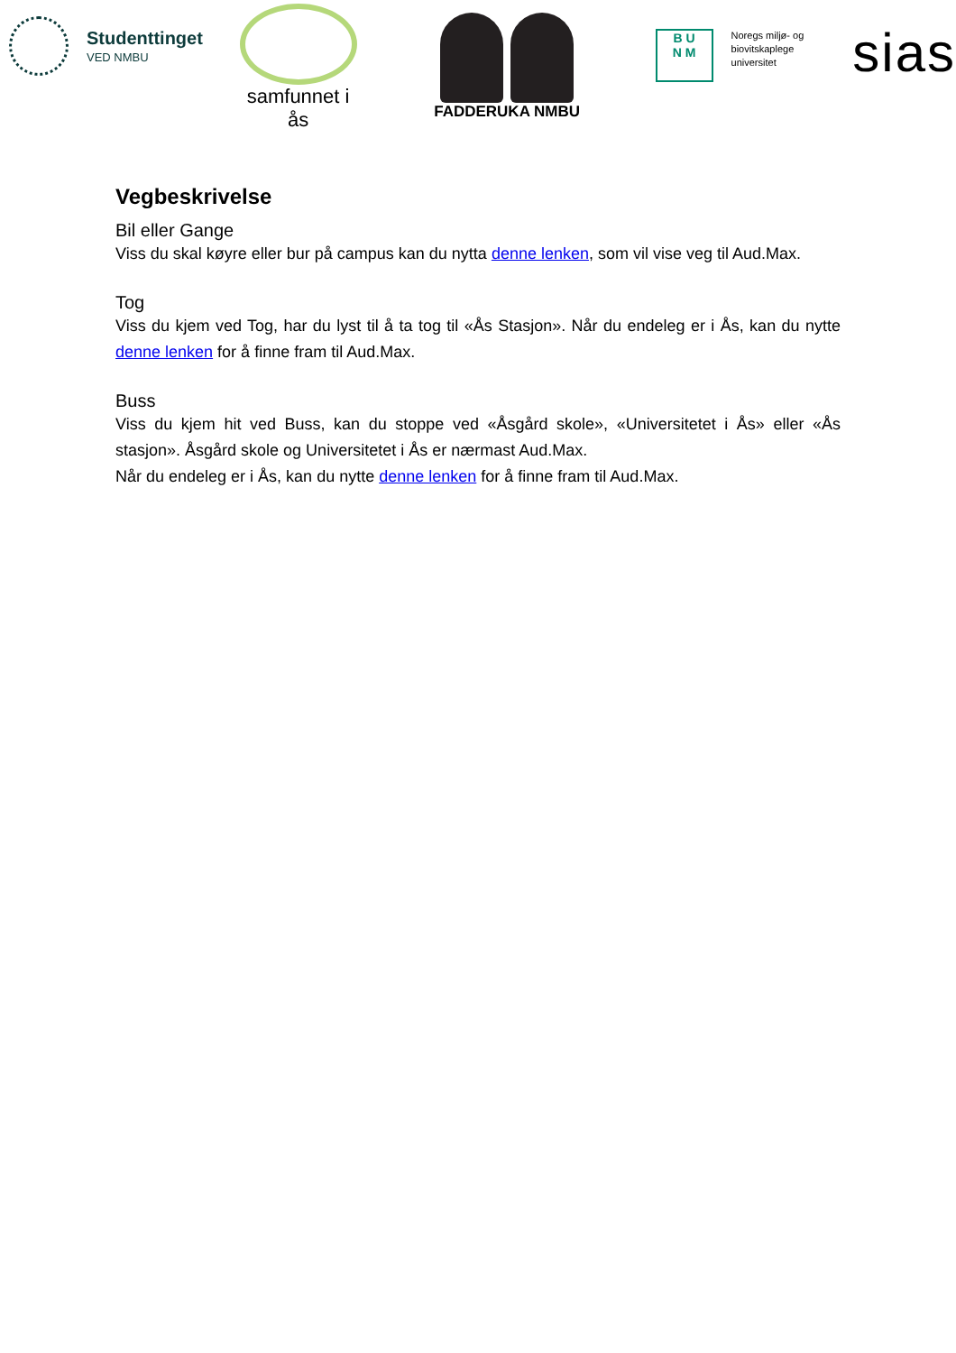Studenttinget
VED NMBU
samfunnet i ås
FADDERUKA NMBU
B U
N M
Noregs miljø- og
biovitskaplege
universitet
sias
Vegbeskrivelse
Bil eller Gange
Viss du skal køyre eller bur på campus kan du nytta denne lenken, som vil vise veg til Aud.Max.
Tog
Viss du kjem ved Tog, har du lyst til å ta tog til «Ås Stasjon». Når du endeleg er i Ås, kan du nytte denne lenken for å finne fram til Aud.Max.
Buss
Viss du kjem hit ved Buss, kan du stoppe ved «Åsgård skole», «Universitetet i Ås» eller «Ås stasjon». Åsgård skole og Universitetet i Ås er nærmast Aud.Max.
Når du endeleg er i Ås, kan du nytte denne lenken for å finne fram til Aud.Max.